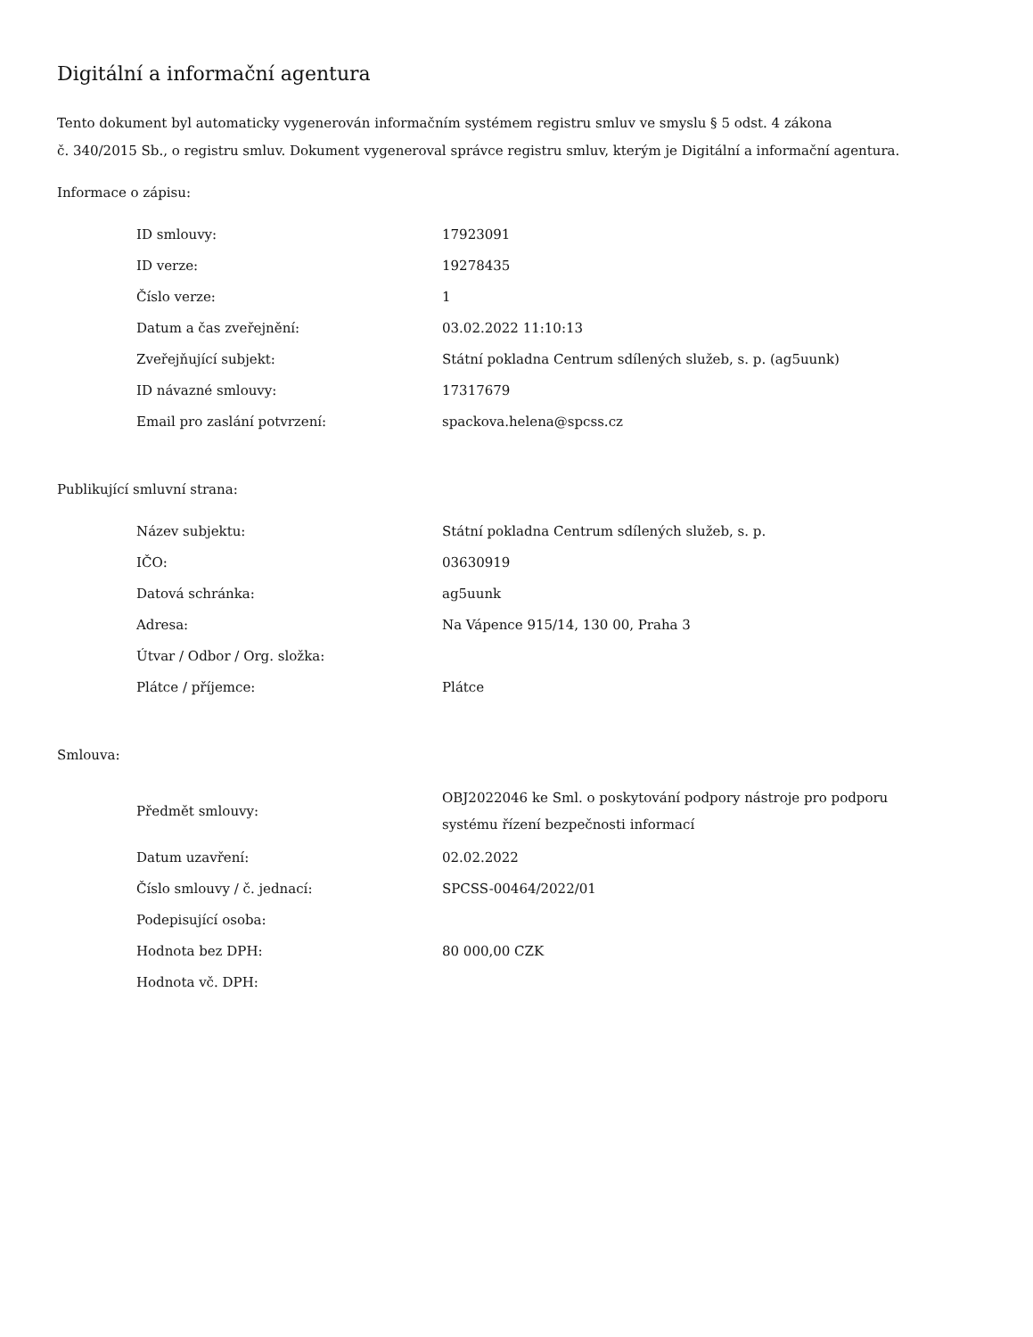Digitální a informační agentura
Tento dokument byl automaticky vygenerován informačním systémem registru smluv ve smyslu § 5 odst. 4 zákona
č. 340/2015 Sb., o registru smluv. Dokument vygeneroval správce registru smluv, kterým je Digitální a informační agentura.
Informace o zápisu:
| ID smlouvy: | 17923091 |
| ID verze: | 19278435 |
| Číslo verze: | 1 |
| Datum a čas zveřejnění: | 03.02.2022 11:10:13 |
| Zveřejňující subjekt: | Státní pokladna Centrum sdílených služeb, s. p. (ag5uunk) |
| ID návazné smlouvy: | 17317679 |
| Email pro zaslání potvrzení: | spackova.helena@spcss.cz |
Publikující smluvní strana:
| Název subjektu: | Státní pokladna Centrum sdílených služeb, s. p. |
| IČO: | 03630919 |
| Datová schránka: | ag5uunk |
| Adresa: | Na Vápence 915/14, 130 00, Praha 3 |
| Útvar / Odbor / Org. složka: | |
| Plátce / příjemce: | Plátce |
Smlouva:
| Předmět smlouvy: | OBJ2022046 ke Sml. o poskytování podpory nástroje pro podporu systému řízení bezpečnosti informací |
| Datum uzavření: | 02.02.2022 |
| Číslo smlouvy / č. jednací: | SPCSS-00464/2022/01 |
| Podepisující osoba: | |
| Hodnota bez DPH: | 80 000,00 CZK |
| Hodnota vč. DPH: | |